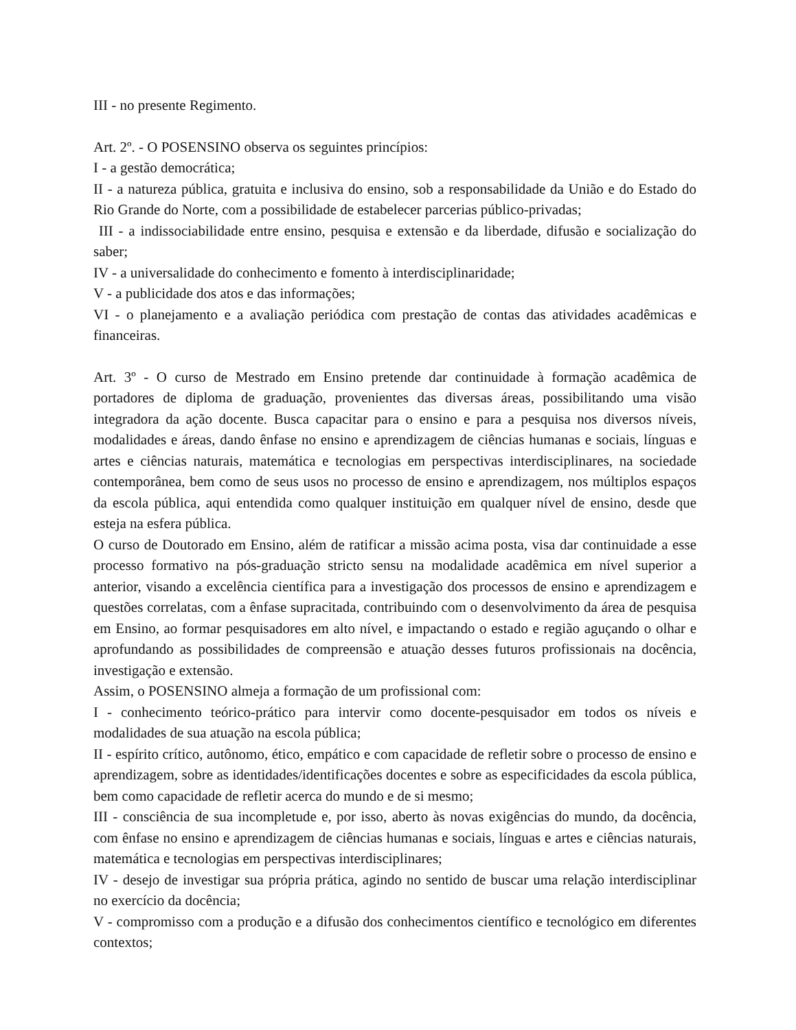III - no presente Regimento.
Art. 2º. - O POSENSINO observa os seguintes princípios:
I - a gestão democrática;
II - a natureza pública, gratuita e inclusiva do ensino, sob a responsabilidade da União e do Estado do Rio Grande do Norte, com a possibilidade de estabelecer parcerias público-privadas;
III - a indissociabilidade entre ensino, pesquisa e extensão e da liberdade, difusão e socialização do saber;
IV - a universalidade do conhecimento e fomento à interdisciplinaridade;
V - a publicidade dos atos e das informações;
VI - o planejamento e a avaliação periódica com prestação de contas das atividades acadêmicas e financeiras.
Art. 3º - O curso de Mestrado em Ensino pretende dar continuidade à formação acadêmica de portadores de diploma de graduação, provenientes das diversas áreas, possibilitando uma visão integradora da ação docente. Busca capacitar para o ensino e para a pesquisa nos diversos níveis, modalidades e áreas, dando ênfase no ensino e aprendizagem de ciências humanas e sociais, línguas e artes e ciências naturais, matemática e tecnologias em perspectivas interdisciplinares, na sociedade contemporânea, bem como de seus usos no processo de ensino e aprendizagem, nos múltiplos espaços da escola pública, aqui entendida como qualquer instituição em qualquer nível de ensino, desde que esteja na esfera pública.
O curso de Doutorado em Ensino, além de ratificar a missão acima posta, visa dar continuidade a esse processo formativo na pós-graduação stricto sensu na modalidade acadêmica em nível superior a anterior, visando a excelência científica para a investigação dos processos de ensino e aprendizagem e questões correlatas, com a ênfase supracitada, contribuindo com o desenvolvimento da área de pesquisa em Ensino, ao formar pesquisadores em alto nível, e impactando o estado e região aguçando o olhar e aprofundando as possibilidades de compreensão e atuação desses futuros profissionais na docência, investigação e extensão.
Assim, o POSENSINO almeja a formação de um profissional com:
I - conhecimento teórico-prático para intervir como docente-pesquisador em todos os níveis e modalidades de sua atuação na escola pública;
II - espírito crítico, autônomo, ético, empático e com capacidade de refletir sobre o processo de ensino e aprendizagem, sobre as identidades/identificações docentes e sobre as especificidades da escola pública, bem como capacidade de refletir acerca do mundo e de si mesmo;
III - consciência de sua incompletude e, por isso, aberto às novas exigências do mundo, da docência, com ênfase no ensino e aprendizagem de ciências humanas e sociais, línguas e artes e ciências naturais, matemática e tecnologias em perspectivas interdisciplinares;
IV - desejo de investigar sua própria prática, agindo no sentido de buscar uma relação interdisciplinar no exercício da docência;
V - compromisso com a produção e a difusão dos conhecimentos científico e tecnológico em diferentes contextos;